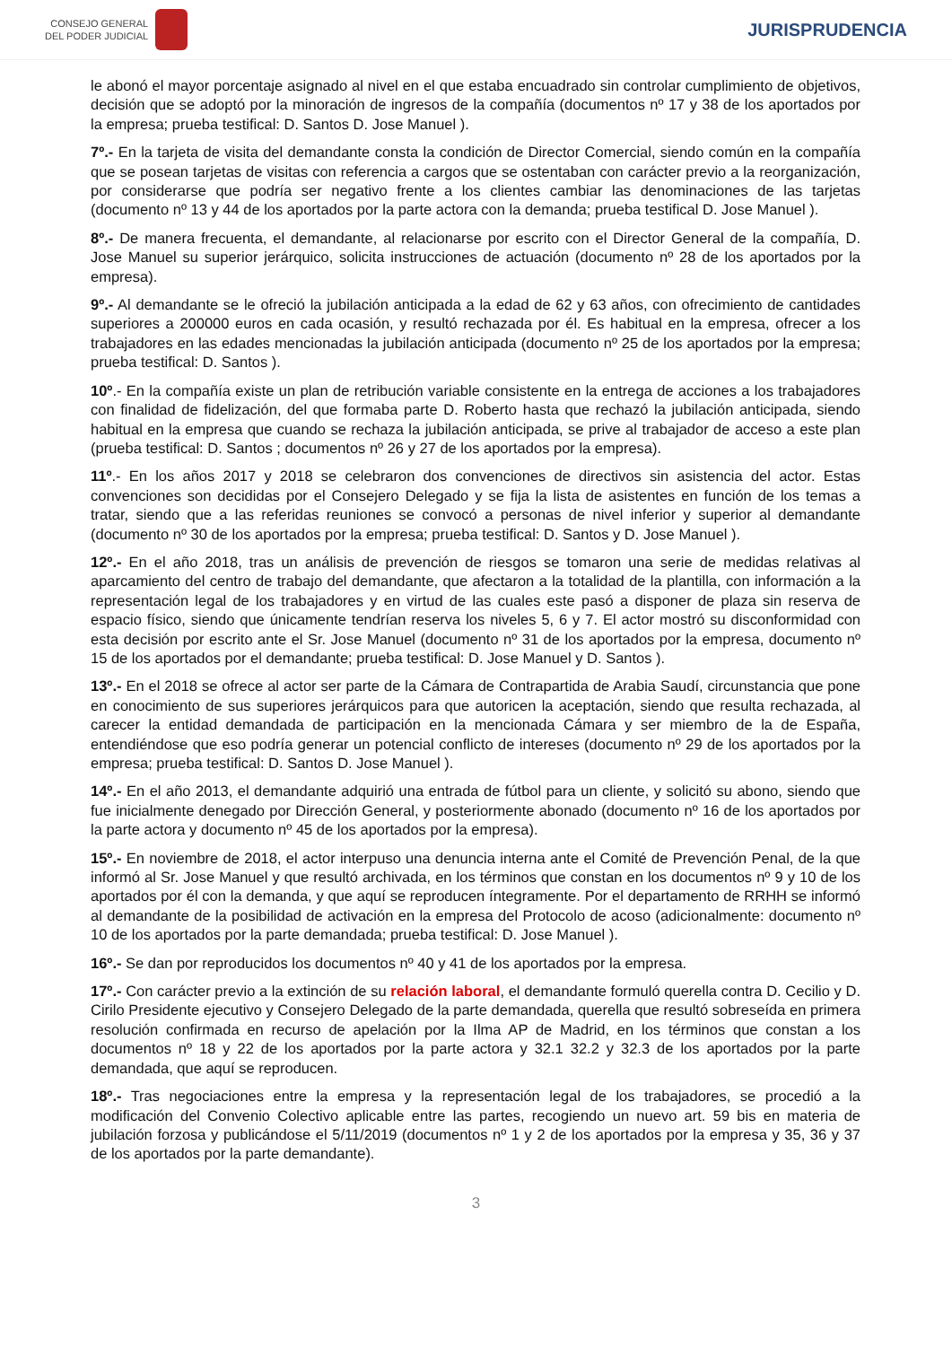CONSEJO GENERAL
DEL PODER JUDICIAL
JURISPRUDENCIA
le abonó el mayor porcentaje asignado al nivel en el que estaba encuadrado sin controlar cumplimiento de objetivos, decisión que se adoptó por la minoración de ingresos de la compañía (documentos nº 17 y 38 de los aportados por la empresa; prueba testifical: D. Santos D. Jose Manuel ).
7º.- En la tarjeta de visita del demandante consta la condición de Director Comercial, siendo común en la compañía que se posean tarjetas de visitas con referencia a cargos que se ostentaban con carácter previo a la reorganización, por considerarse que podría ser negativo frente a los clientes cambiar las denominaciones de las tarjetas (documento nº 13 y 44 de los aportados por la parte actora con la demanda; prueba testifical D. Jose Manuel ).
8º.- De manera frecuenta, el demandante, al relacionarse por escrito con el Director General de la compañía, D. Jose Manuel su superior jerárquico, solicita instrucciones de actuación (documento nº 28 de los aportados por la empresa).
9º.- Al demandante se le ofreció la jubilación anticipada a la edad de 62 y 63 años, con ofrecimiento de cantidades superiores a 200000 euros en cada ocasión, y resultó rechazada por él. Es habitual en la empresa, ofrecer a los trabajadores en las edades mencionadas la jubilación anticipada (documento nº 25 de los aportados por la empresa; prueba testifical: D. Santos ).
10º.- En la compañía existe un plan de retribución variable consistente en la entrega de acciones a los trabajadores con finalidad de fidelización, del que formaba parte D. Roberto hasta que rechazó la jubilación anticipada, siendo habitual en la empresa que cuando se rechaza la jubilación anticipada, se prive al trabajador de acceso a este plan (prueba testifical: D. Santos ; documentos nº 26 y 27 de los aportados por la empresa).
11º.- En los años 2017 y 2018 se celebraron dos convenciones de directivos sin asistencia del actor. Estas convenciones son decididas por el Consejero Delegado y se fija la lista de asistentes en función de los temas a tratar, siendo que a las referidas reuniones se convocó a personas de nivel inferior y superior al demandante (documento nº 30 de los aportados por la empresa; prueba testifical: D. Santos y D. Jose Manuel ).
12º.- En el año 2018, tras un análisis de prevención de riesgos se tomaron una serie de medidas relativas al aparcamiento del centro de trabajo del demandante, que afectaron a la totalidad de la plantilla, con información a la representación legal de los trabajadores y en virtud de las cuales este pasó a disponer de plaza sin reserva de espacio físico, siendo que únicamente tendrían reserva los niveles 5, 6 y 7. El actor mostró su disconformidad con esta decisión por escrito ante el Sr. Jose Manuel (documento nº 31 de los aportados por la empresa, documento nº 15 de los aportados por el demandante; prueba testifical: D. Jose Manuel y D. Santos ).
13º.- En el 2018 se ofrece al actor ser parte de la Cámara de Contrapartida de Arabia Saudí, circunstancia que pone en conocimiento de sus superiores jerárquicos para que autoricen la aceptación, siendo que resulta rechazada, al carecer la entidad demandada de participación en la mencionada Cámara y ser miembro de la de España, entendiéndose que eso podría generar un potencial conflicto de intereses (documento nº 29 de los aportados por la empresa; prueba testifical: D. Santos D. Jose Manuel ).
14º.- En el año 2013, el demandante adquirió una entrada de fútbol para un cliente, y solicitó su abono, siendo que fue inicialmente denegado por Dirección General, y posteriormente abonado (documento nº 16 de los aportados por la parte actora y documento nº 45 de los aportados por la empresa).
15º.- En noviembre de 2018, el actor interpuso una denuncia interna ante el Comité de Prevención Penal, de la que informó al Sr. Jose Manuel y que resultó archivada, en los términos que constan en los documentos nº 9 y 10 de los aportados por él con la demanda, y que aquí se reproducen íntegramente. Por el departamento de RRHH se informó al demandante de la posibilidad de activación en la empresa del Protocolo de acoso (adicionalmente: documento nº 10 de los aportados por la parte demandada; prueba testifical: D. Jose Manuel ).
16º.- Se dan por reproducidos los documentos nº 40 y 41 de los aportados por la empresa.
17º.- Con carácter previo a la extinción de su relación laboral, el demandante formuló querella contra D. Cecilio y D. Cirilo Presidente ejecutivo y Consejero Delegado de la parte demandada, querella que resultó sobreseída en primera resolución confirmada en recurso de apelación por la Ilma AP de Madrid, en los términos que constan a los documentos nº 18 y 22 de los aportados por la parte actora y 32.1 32.2 y 32.3 de los aportados por la parte demandada, que aquí se reproducen.
18º.- Tras negociaciones entre la empresa y la representación legal de los trabajadores, se procedió a la modificación del Convenio Colectivo aplicable entre las partes, recogiendo un nuevo art. 59 bis en materia de jubilación forzosa y publicándose el 5/11/2019 (documentos nº 1 y 2 de los aportados por la empresa y 35, 36 y 37 de los aportados por la parte demandante).
3